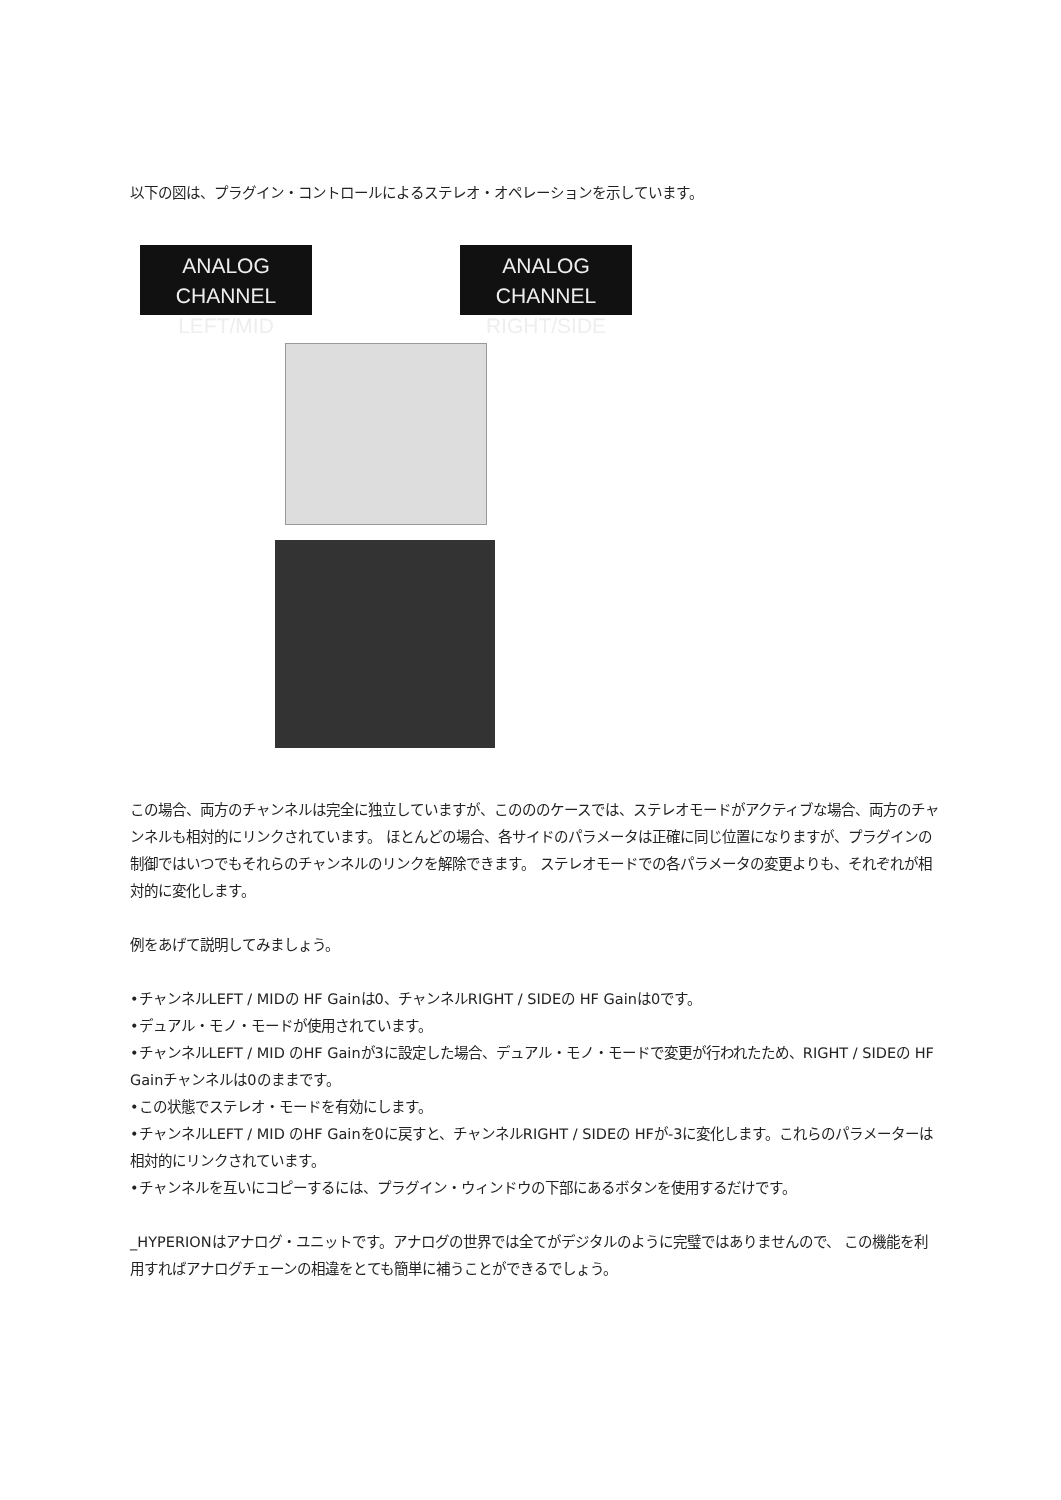以下の図は、プラグイン・コントロールによるステレオ・オペレーションを示しています。
ANALOG CHANNEL
LEFT/MID
ANALOG CHANNEL
RIGHT/SIDE
この場合、両方のチャンネルは完全に独立していますが、このののケースでは、ステレオモードがアクティブな場合、両方のチャンネルも相対的にリンクされています。 ほとんどの場合、各サイドのパラメータは正確に同じ位置になりますが、プラグインの制御ではいつでもそれらのチャンネルのリンクを解除できます。 ステレオモードでの各パラメータの変更よりも、それぞれが相対的に変化します。
例をあげて説明してみましょう。
•チャンネルLEFT / MIDの HF Gainは0、チャンネルRIGHT / SIDEの HF Gainは0です。
•デュアル・モノ・モードが使用されています。
•チャンネルLEFT / MID のHF Gainが3に設定した場合、デュアル・モノ・モードで変更が行われたため、RIGHT / SIDEの HF Gainチャンネルは0のままです。
•この状態でステレオ・モードを有効にします。
•チャンネルLEFT / MID のHF Gainを0に戻すと、チャンネルRIGHT / SIDEの HFが-3に変化します。これらのパラメーターは相対的にリンクされています。
•チャンネルを互いにコピーするには、プラグイン・ウィンドウの下部にあるボタンを使用するだけです。
_HYPERIONはアナログ・ユニットです。アナログの世界では全てがデジタルのように完璧ではありませんので、 この機能を利用すればアナログチェーンの相違をとても簡単に補うことができるでしょう。